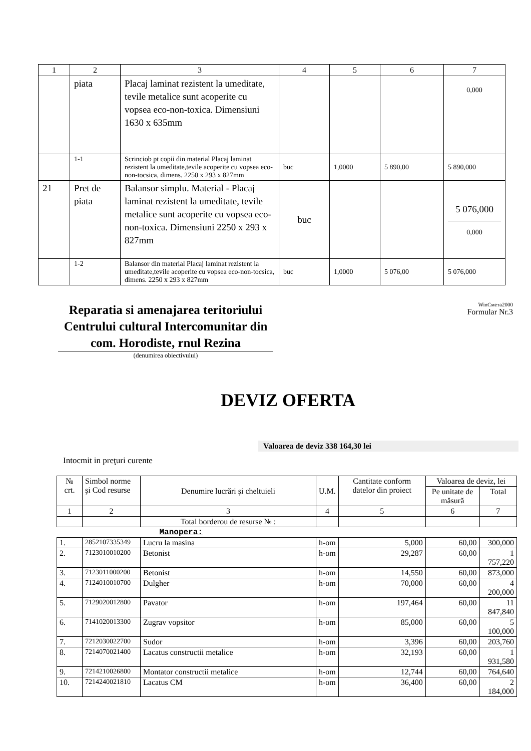| 1 | 2 | 3 | 4 | 5 | 6 | 7 |
| | piata | Placaj laminat rezistent la umeditate, tevile metalice sunt acoperite cu vopsea eco-non-toxica. Dimensiuni 1630 x 635mm | | | | 0,000 |
| | 1-1 | Scrinciob pt copii din material Placaj laminat rezistent la umeditate,tevile acoperite cu vopsea eco-non-tocsica, dimens. 2250 x 293 x 827mm | buc | 1,0000 | 5 890,00 | 5 890,000 |
| 21 | Pret de piata | Balansor simplu. Material - Placaj laminat rezistent la umeditate, tevile metalice sunt acoperite cu vopsea eco-non-toxica. Dimensiuni 2250 x 293 x 827mm | buc | | | 5 076,000 0,000 |
| | 1-2 | Balansor din material Placaj laminat rezistent la umeditate,tevile acoperite cu vopsea eco-non-tocsica, dimens. 2250 x 293 x 827mm | buc | 1,0000 | 5 076,00 | 5 076,000 |
Reparatia si amenajarea teritoriului Centrului cultural Intercomunitar din com. Horodiste, rnul Rezina
(denumirea obiectivului)
WinСмета2000
Formular Nr.3
DEVIZ OFERTA
Valoarea de deviz 338 164,30 lei
Intocmit in preţuri curente
| № crt. | Simbol norme şi Cod resurse | Denumire lucrări şi cheltuieli | U.M. | Cantitate conform datelor din proiect | Valoarea de deviz, lei | |
| --- | --- | --- | --- | --- | --- | --- |
| | | | | | Pe unitate de măsură | Total |
| 1 | 2 | 3 | 4 | 5 | 6 | 7 |
| | | Total borderou de resurse № : | | | | |
| Manopera: | | | | | | |
| 1. | 2852107335349 | Lucru la masina | h-om | 5,000 | 60,00 | 300,000 |
| 2. | 7123010010200 | Betonist | h-om | 29,287 | 60,00 | 1 757,220 |
| 3. | 7123011000200 | Betonist | h-om | 14,550 | 60,00 | 873,000 |
| 4. | 7124010010700 | Dulgher | h-om | 70,000 | 60,00 | 4 200,000 |
| 5. | 7129020012800 | Pavator | h-om | 197,464 | 60,00 | 11 847,840 |
| 6. | 7141020013300 | Zugrav vopsitor | h-om | 85,000 | 60,00 | 5 100,000 |
| 7. | 7212030022700 | Sudor | h-om | 3,396 | 60,00 | 203,760 |
| 8. | 7214070021400 | Lacatus constructii metalice | h-om | 32,193 | 60,00 | 1 931,580 |
| 9. | 7214210026800 | Montator constructii metalice | h-om | 12,744 | 60,00 | 764,640 |
| 10. | 7214240021810 | Lacatus CM | h-om | 36,400 | 60,00 | 2 184,000 |